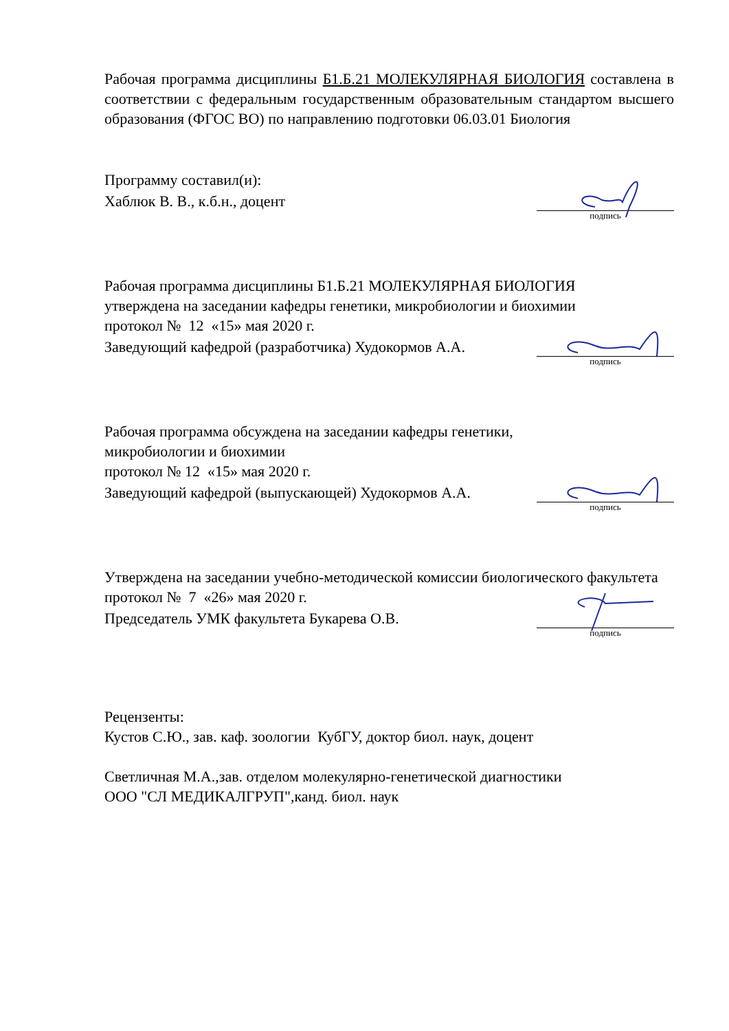Рабочая программа дисциплины Б1.Б.21 МОЛЕКУЛЯРНАЯ БИОЛОГИЯ составлена в соответствии с федеральным государственным образовательным стандартом высшего образования (ФГОС ВО) по направлению подготовки 06.03.01 Биология
Программу составил(и):
Хаблюк В. В., к.б.н., доцент
подпись
Рабочая программа дисциплины Б1.Б.21 МОЛЕКУЛЯРНАЯ БИОЛОГИЯ
утверждена на заседании кафедры генетики, микробиологии и биохимии
протокол № 12 «15» мая 2020 г.
Заведующий кафедрой (разработчика) Худокормов А.А.
подпись
Рабочая программа обсуждена на заседании кафедры генетики,
микробиологии и биохимии
протокол № 12 «15» мая 2020 г.
Заведующий кафедрой (выпускающей) Худокормов А.А.
подпись
Утверждена на заседании учебно-методической комиссии биологического факультета
протокол № 7 «26» мая 2020 г.
Председатель УМК факультета Букарева О.В.
подпись
Рецензенты:
Кустов С.Ю., зав. каф. зоологии КубГУ, доктор биол. наук, доцент
Светличная М.А.,зав. отделом молекулярно-генетической диагностики
ООО "СЛ МЕДИКАЛГРУП",канд. биол. наук